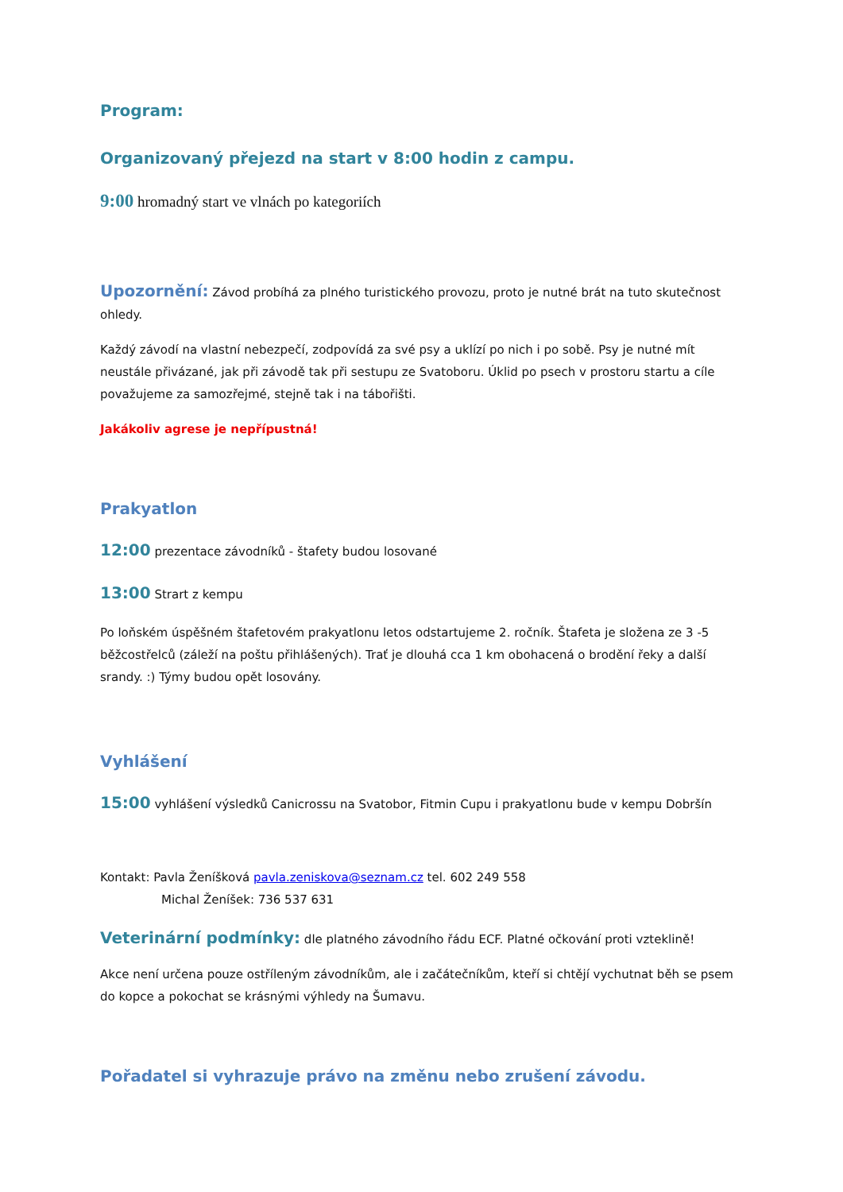Program:
Organizovaný přejezd na start v 8:00 hodin z campu.
9:00 hromadný start ve vlnách po kategoriích
Upozornění: Závod probíhá za plného turistického provozu, proto je nutné brát na tuto skutečnost ohledy.
Každý závodí na vlastní nebezpečí, zodpovídá za své psy a uklízí po nich i po sobě. Psy je nutné mít neustále přivázané, jak při závodě tak při sestupu ze Svatoboru. Úklid po psech v prostoru startu a cíle považujeme za samozřejmé, stejně tak i na tábořišti.
Jakákoliv agrese je nepřípustná!
Prakyatlon
12:00 prezentace závodníků - štafety budou losované
13:00 Strart z kempu
Po loňském úspěšném štafetovém prakyatlonu letos odstartujeme 2. ročník. Štafeta je složena ze 3 -5 běžcostřelců (záleží na poštu přihlášených). Trať je dlouhá cca 1 km obohacená o brodění řeky a další srandy. :) Týmy budou opět losovány.
Vyhlášení
15:00 vyhlášení výsledků Canicrossu na Svatobor, Fitmin Cupu i prakyatlonu bude v kempu Dobršín
Kontakt: Pavla Ženíšková pavla.zeniskova@seznam.cz tel. 602 249 558
Michal Ženíšek: 736 537 631
Veterinární podmínky: dle platného závodního řádu ECF. Platné očkování proti vzteklině!
Akce není určena pouze ostříleným závodníkům, ale i začátečníkům, kteří si chtějí vychutnat běh se psem do kopce a pokochat se krásnými výhledy na Šumavu.
Pořadatel si vyhrazuje právo na změnu nebo zrušení závodu.